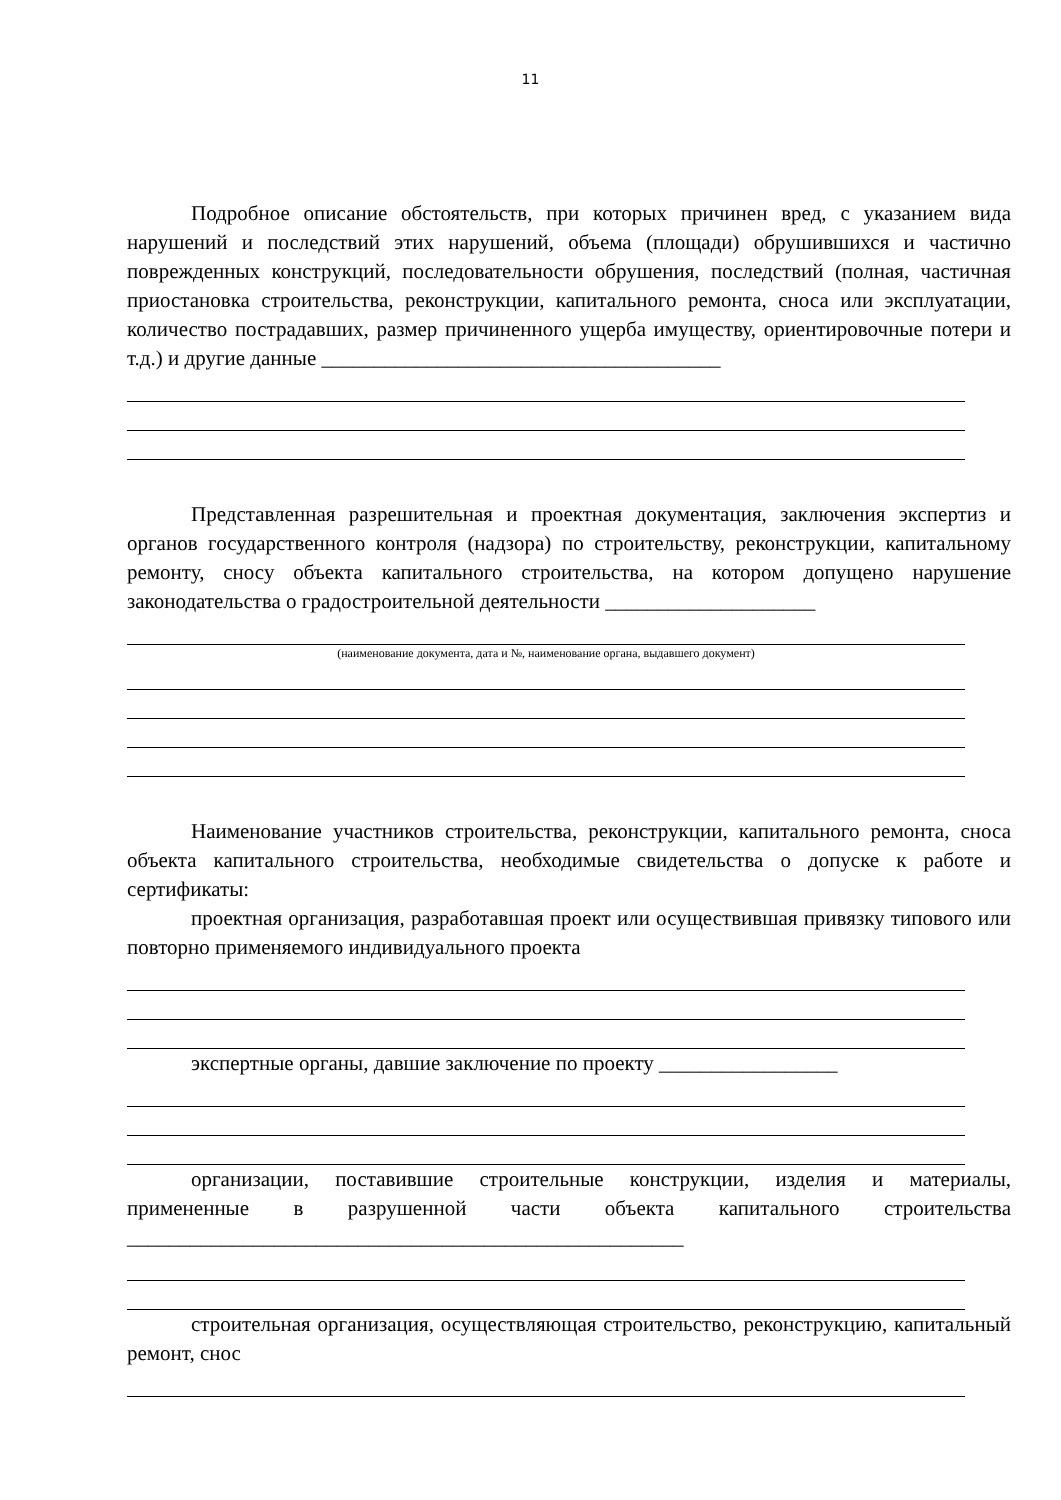11
Подробное описание обстоятельств, при которых причинен вред, с указанием вида нарушений и последствий этих нарушений, объема (площади) обрушившихся и частично поврежденных конструкций, последовательности обрушения, последствий (полная, частичная приостановка строительства, реконструкции, капитального ремонта, сноса или эксплуатации, количество пострадавших, размер причиненного ущерба имуществу, ориентировочные потери и т.д.) и другие данные ______________________________________
Представленная разрешительная и проектная документация, заключения экспертиз и органов государственного контроля (надзора) по строительству, реконструкции, капитальному ремонту, сносу объекта капитального строительства, на котором допущено нарушение законодательства о градостроительной деятельности ____________________
(наименование документа, дата и №, наименование органа, выдавшего документ)
Наименование участников строительства, реконструкции, капитального ремонта, сноса объекта капитального строительства, необходимые свидетельства о допуске к работе и сертификаты:
проектная организация, разработавшая проект или осуществившая привязку типового или повторно применяемого индивидуального проекта
экспертные органы, давшие заключение по проекту _________________
организации, поставившие строительные конструкции, изделия и материалы, примененные в разрушенной части объекта капитального строительства _____________________________________________________
строительная организация, осуществляющая строительство, реконструкцию, капитальный ремонт, снос